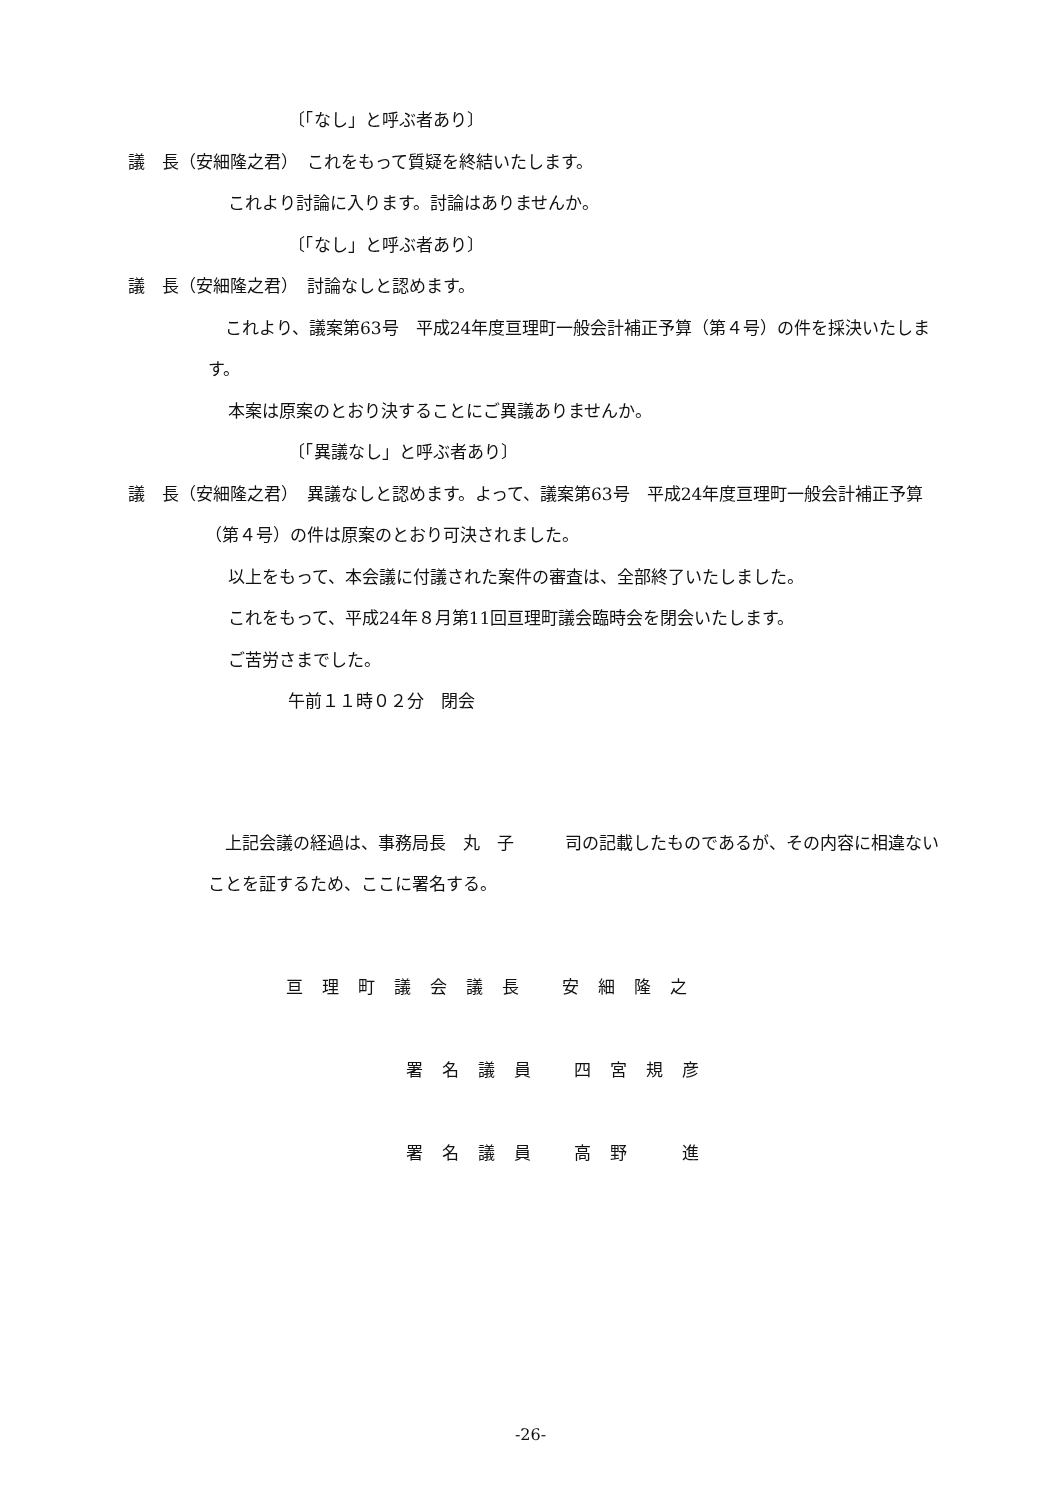〔「なし」と呼ぶ者あり〕
議　長（安細隆之君）　これをもって質疑を終結いたします。
これより討論に入ります。討論はありませんか。
〔「なし」と呼ぶ者あり〕
議　長（安細隆之君）　討論なしと認めます。
　これより、議案第63号　平成24年度亘理町一般会計補正予算（第４号）の件を採決いたします。
本案は原案のとおり決することにご異議ありませんか。
〔「異議なし」と呼ぶ者あり〕
議　長（安細隆之君）　異議なしと認めます。よって、議案第63号　平成24年度亘理町一般会計補正予算（第４号）の件は原案のとおり可決されました。
以上をもって、本会議に付議された案件の審査は、全部終了いたしました。
これをもって、平成24年８月第11回亘理町議会臨時会を閉会いたします。
ご苦労さまでした。
午前１１時０２分　閉会
　上記会議の経過は、事務局長　丸　子　　　司の記載したものであるが、その内容に相違ないことを証するため、ここに署名する。
亘理町議会議長 安細隆之
署名議員 四宮規彦
署名議員 高野　進
-26-